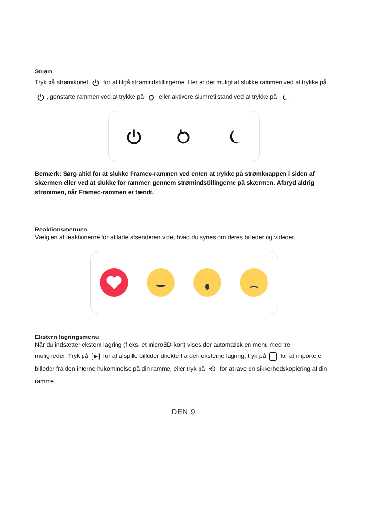Strøm
Tryk på strømikonet for at tilgå strømindstillingerne. Her er det muligt at slukke rammen ved at trykke på , genstarte rammen ved at trykke på eller aktivere slumretilstand ved at trykke på .
Bemærk: Sørg altid for at slukke Frameo-rammen ved enten at trykke på strømknappen i siden af skærmen eller ved at slukke for rammen gennem strømindstillingerne på skærmen. Afbryd aldrig strømmen, når Frameo-rammen er tændt.
Reaktionsmenuen
Vælg en af reaktionerne for at lade afsenderen vide, hvad du synes om deres billeder og videoer.
Ekstern lagringsmenu
Når du indsætter ekstern lagring (f.eks. et microSD-kort) vises der automatisk en menu med tre
muligheder: Tryk på ▶ for at afspille billeder direkte fra den eksterne lagring, tryk på ↓ for at importere billeder fra den interne hukommelse på din ramme, eller tryk på ⟲ for at lave en sikkerhedskopiering af din ramme.
DEN 9